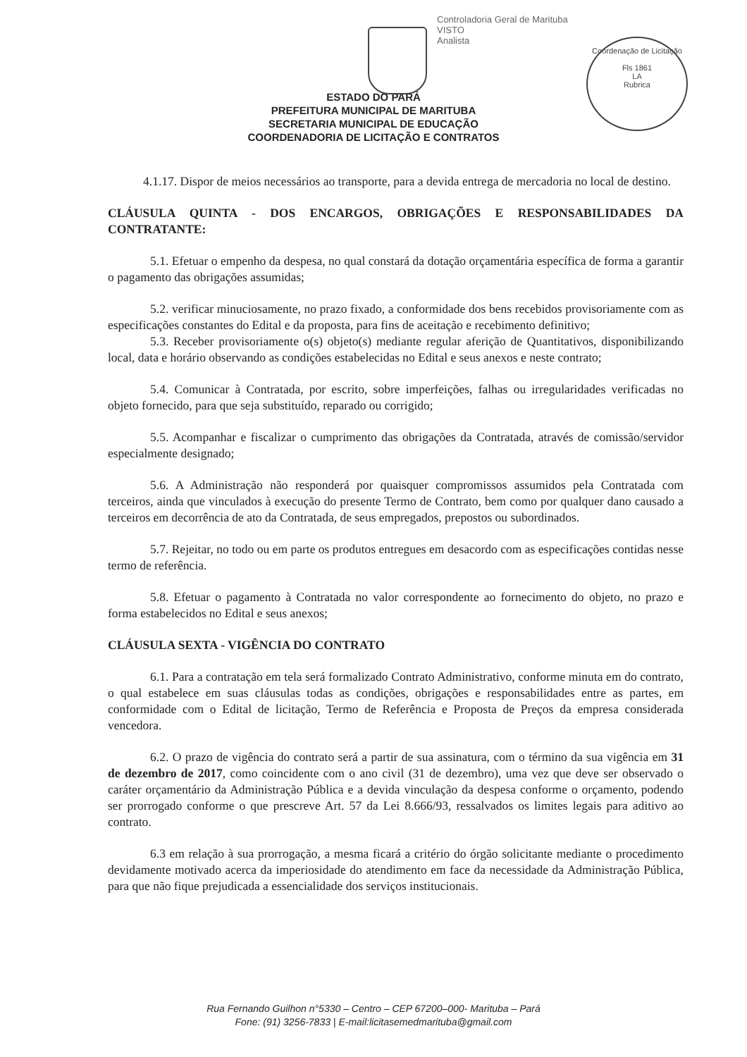Controladoria Geral de Marituba
VISTO
Analista
Coordenação de Licitação
Fls 1861
LA
Rubrica
ESTADO DO PARÁ
PREFEITURA MUNICIPAL DE MARITUBA
SECRETARIA MUNICIPAL DE EDUCAÇÃO
COORDENADORIA DE LICITAÇÃO E CONTRATOS
4.1.17. Dispor de meios necessários ao transporte, para a devida entrega de mercadoria no local de destino.
CLÁUSULA QUINTA - DOS ENCARGOS, OBRIGAÇÕES E RESPONSABILIDADES DA CONTRATANTE:
5.1. Efetuar o empenho da despesa, no qual constará da dotação orçamentária específica de forma a garantir o pagamento das obrigações assumidas;
5.2. verificar minuciosamente, no prazo fixado, a conformidade dos bens recebidos provisoriamente com as especificações constantes do Edital e da proposta, para fins de aceitação e recebimento definitivo;
5.3. Receber provisoriamente o(s) objeto(s) mediante regular aferição de Quantitativos, disponibilizando local, data e horário observando as condições estabelecidas no Edital e seus anexos e neste contrato;
5.4. Comunicar à Contratada, por escrito, sobre imperfeições, falhas ou irregularidades verificadas no objeto fornecido, para que seja substituído, reparado ou corrigido;
5.5. Acompanhar e fiscalizar o cumprimento das obrigações da Contratada, através de comissão/servidor especialmente designado;
5.6. A Administração não responderá por quaisquer compromissos assumidos pela Contratada com terceiros, ainda que vinculados à execução do presente Termo de Contrato, bem como por qualquer dano causado a terceiros em decorrência de ato da Contratada, de seus empregados, prepostos ou subordinados.
5.7. Rejeitar, no todo ou em parte os produtos entregues em desacordo com as especificações contidas nesse termo de referência.
5.8. Efetuar o pagamento à Contratada no valor correspondente ao fornecimento do objeto, no prazo e forma estabelecidos no Edital e seus anexos;
CLÁUSULA SEXTA - VIGÊNCIA DO CONTRATO
6.1. Para a contratação em tela será formalizado Contrato Administrativo, conforme minuta em do contrato, o qual estabelece em suas cláusulas todas as condições, obrigações e responsabilidades entre as partes, em conformidade com o Edital de licitação, Termo de Referência e Proposta de Preços da empresa considerada vencedora.
6.2. O prazo de vigência do contrato será a partir de sua assinatura, com o término da sua vigência em 31 de dezembro de 2017, como coincidente com o ano civil (31 de dezembro), uma vez que deve ser observado o caráter orçamentário da Administração Pública e a devida vinculação da despesa conforme o orçamento, podendo ser prorrogado conforme o que prescreve Art. 57 da Lei 8.666/93, ressalvados os limites legais para aditivo ao contrato.
6.3 em relação à sua prorrogação, a mesma ficará a critério do órgão solicitante mediante o procedimento devidamente motivado acerca da imperiosidade do atendimento em face da necessidade da Administração Pública, para que não fique prejudicada a essencialidade dos serviços institucionais.
Rua Fernando Guilhon n°5330 – Centro – CEP 67200–000- Marituba – Pará
Fone: (91) 3256-7833 | E-mail:licitasemedmarituba@gmail.com